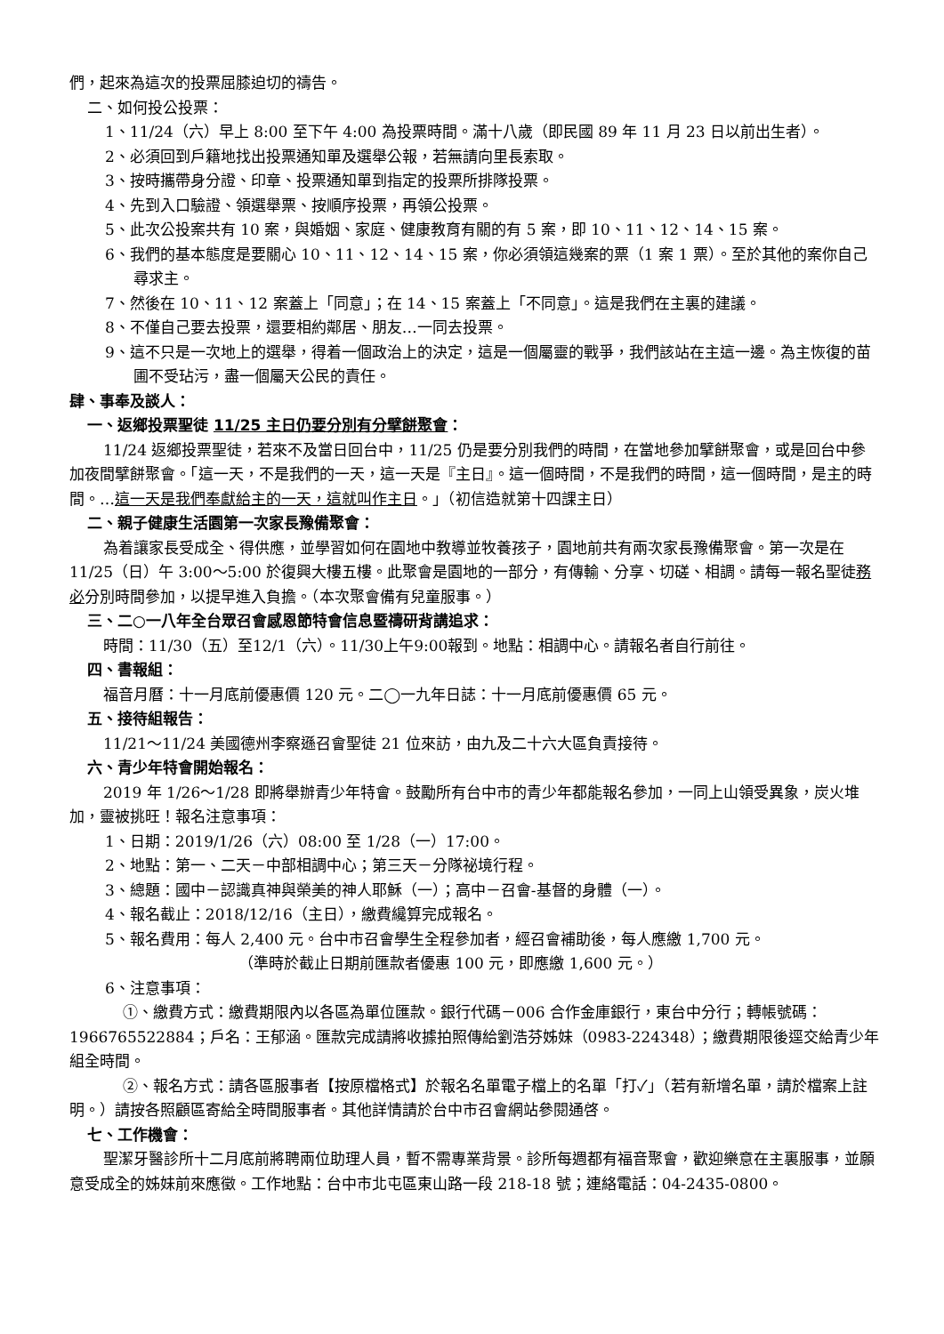們，起來為這次的投票屈膝迫切的禱告。
二、如何投公投票：
1、11/24（六）早上 8:00 至下午 4:00 為投票時間。滿十八歲（即民國 89 年 11 月 23 日以前出生者）。
2、必須回到戶籍地找出投票通知單及選舉公報，若無請向里長索取。
3、按時攜帶身分證、印章、投票通知單到指定的投票所排隊投票。
4、先到入口驗證、領選舉票、按順序投票，再領公投票。
5、此次公投案共有 10 案，與婚姻、家庭、健康教育有關的有 5 案，即 10、11、12、14、15 案。
6、我們的基本態度是要關心 10、11、12、14、15 案，你必須領這幾案的票（1 案 1 票）。至於其他的案你自己尋求主。
7、然後在 10、11、12 案蓋上「同意」；在 14、15 案蓋上「不同意」。這是我們在主裏的建議。
8、不僅自己要去投票，還要相約鄰居、朋友…一同去投票。
9、這不只是一次地上的選舉，得着一個政治上的決定，這是一個屬靈的戰爭，我們該站在主這一邊。為主恢復的苗圃不受玷污，盡一個屬天公民的責任。
肆、事奉及談人：
一、返鄉投票聖徒 11/25 主日仍要分別有分擘餅聚會：
11/24 返鄉投票聖徒，若來不及當日回台中，11/25 仍是要分別我們的時間，在當地參加擘餅聚會，或是回台中參加夜間擘餅聚會。「這一天，不是我們的一天，這一天是『主日』。這一個時間，不是我們的時間，這一個時間，是主的時間。…這一天是我們奉獻給主的一天，這就叫作主日。」（初信造就第十四課主日）
二、親子健康生活園第一次家長豫備聚會：
為着讓家長受成全、得供應，並學習如何在園地中教導並牧養孩子，園地前共有兩次家長豫備聚會。第一次是在 11/25（日）午 3:00～5:00 於復興大樓五樓。此聚會是園地的一部分，有傳輸、分享、切磋、相調。請每一報名聖徒務必分別時間參加，以提早進入負擔。（本次聚會備有兒童服事。）
三、二○一八年全台眾召會感恩節特會信息暨禱研背講追求：
時間：11/30（五）至12/1（六）。11/30上午9:00報到。地點：相調中心。請報名者自行前往。
四、書報組：
福音月曆：十一月底前優惠價 120 元。二◯一九年日誌：十一月底前優惠價 65 元。
五、接待組報告：
11/21～11/24 美國德州李察遜召會聖徒 21 位來訪，由九及二十六大區負責接待。
六、青少年特會開始報名：
2019 年 1/26～1/28 即將舉辦青少年特會。鼓勵所有台中市的青少年都能報名參加，一同上山領受異象，炭火堆加，靈被挑旺！報名注意事項：
1、日期：2019/1/26（六）08:00 至 1/28（一）17:00。
2、地點：第一、二天－中部相調中心；第三天－分隊祕境行程。
3、總題：國中－認識真神與榮美的神人耶穌（一）；高中－召會-基督的身體（一）。
4、報名截止：2018/12/16（主日），繳費纔算完成報名。
5、報名費用：每人 2,400 元。台中市召會學生全程參加者，經召會補助後，每人應繳 1,700 元。
（準時於截止日期前匯款者優惠 100 元，即應繳 1,600 元。）
6、注意事項：
①、繳費方式：繳費期限內以各區為單位匯款。銀行代碼－006 合作金庫銀行，東台中分行；轉帳號碼：1966765522884；戶名：王郁涵。匯款完成請將收據拍照傳給劉浩芬姊妹（0983-224348）；繳費期限後逕交給青少年組全時間。
②、報名方式：請各區服事者【按原檔格式】於報名名單電子檔上的名單「打✓」（若有新增名單，請於檔案上註明。）請按各照顧區寄給全時間服事者。其他詳情請於台中市召會網站參閱通啓。
七、工作機會：
聖潔牙醫診所十二月底前將聘兩位助理人員，暫不需專業背景。診所每週都有福音聚會，歡迎樂意在主裏服事，並願意受成全的姊妹前來應徵。工作地點：台中市北屯區東山路一段 218-18 號；連絡電話：04-2435-0800。